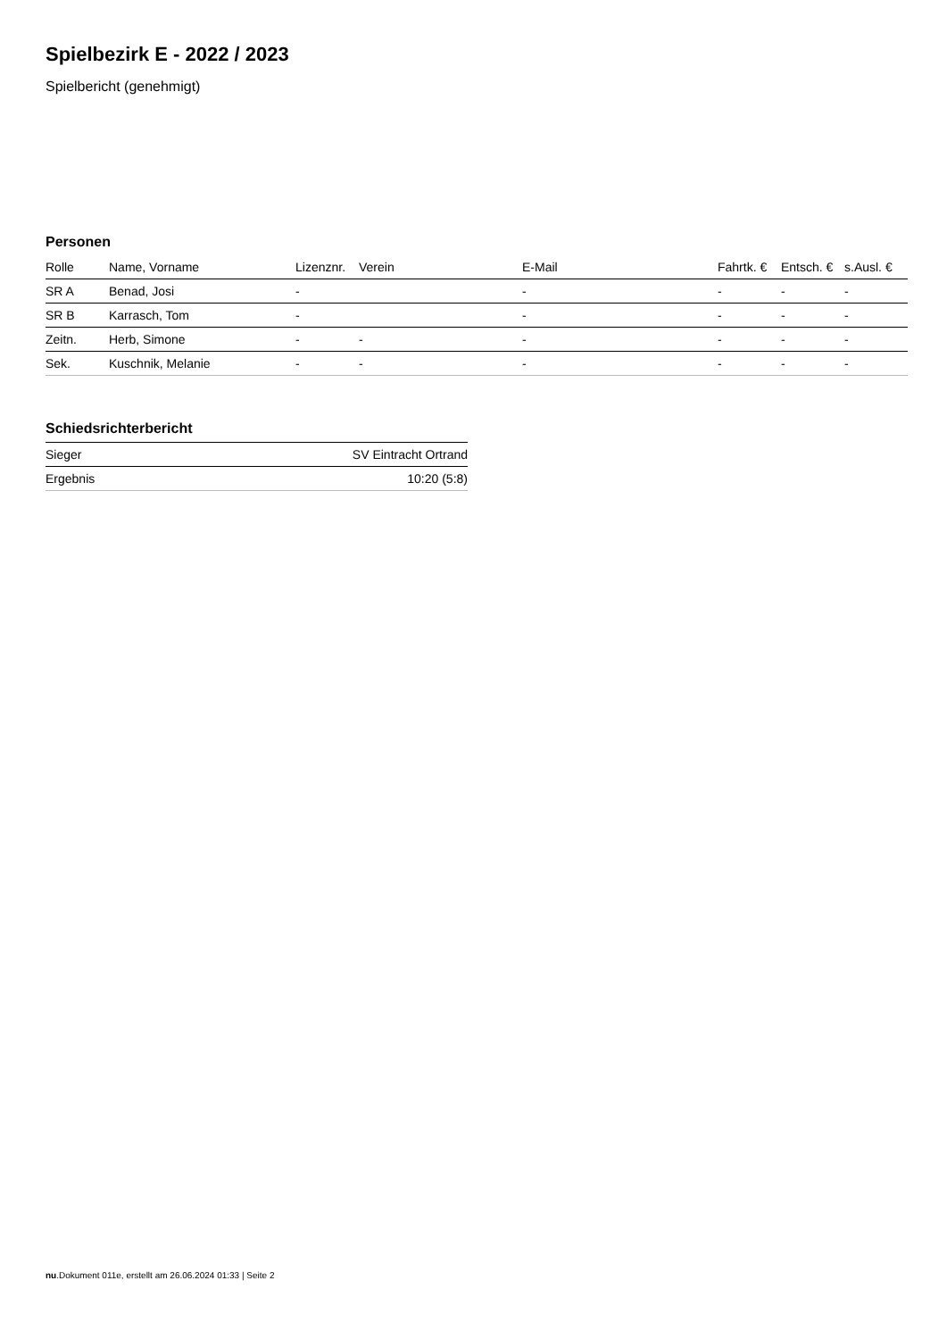Spielbezirk E - 2022 / 2023
Spielbericht (genehmigt)
Personen
| Rolle | Name, Vorname | Lizenznr. | Verein | E-Mail | Fahrtk. € | Entsch. € | s.Ausl. € |
| --- | --- | --- | --- | --- | --- | --- | --- |
| SR A | Benad, Josi | - | | - | - | - | - |
| SR B | Karrasch, Tom | - | | - | - | - | - |
| Zeitn. | Herb, Simone | - | - | - | - | - | - |
| Sek. | Kuschnik, Melanie | - | - | - | - | - | - |
Schiedsrichterbericht
| Sieger | SV Eintracht Ortrand |
| Ergebnis | 10:20 (5:8) |
nu.Dokument 011e, erstellt am 26.06.2024 01:33 | Seite 2